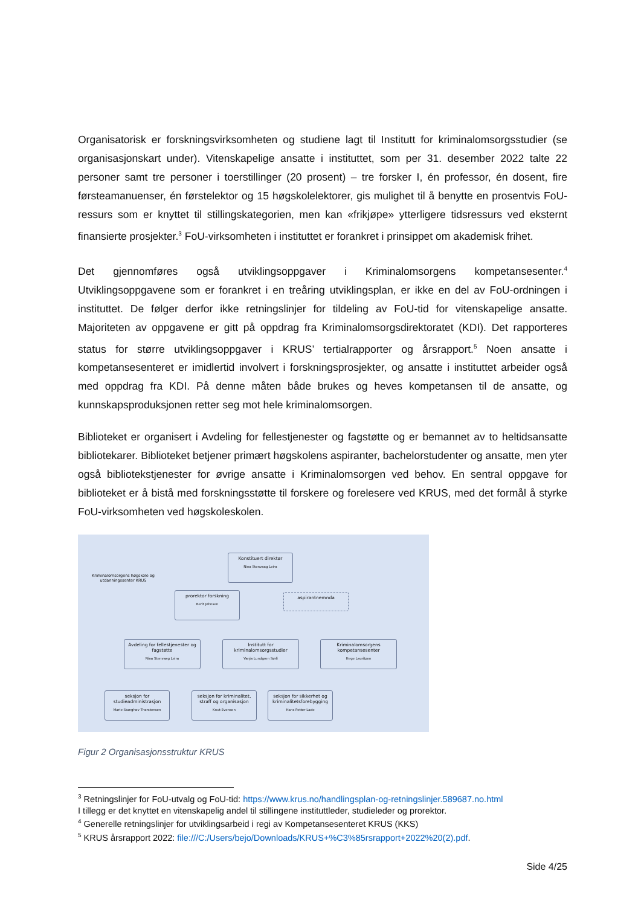Organisatorisk er forskningsvirksomheten og studiene lagt til Institutt for kriminalomsorgsstudier (se organisasjonskart under). Vitenskapelige ansatte i instituttet, som per 31. desember 2022 talte 22 personer samt tre personer i toerstillinger (20 prosent) – tre forsker I, én professor, én dosent, fire førsteamanuenser, én førstelektor og 15 høgskolelektorer, gis mulighet til å benytte en prosentvis FoU-ressurs som er knyttet til stillingskategorien, men kan «frikjøpe» ytterligere tidsressurs ved eksternt finansierte prosjekter.<sup>3</sup> FoU-virksomheten i instituttet er forankret i prinsippet om akademisk frihet.
Det gjennomføres også utviklingsoppgaver i Kriminalomsorgens kompetansesenter.<sup>4</sup> Utviklingsoppgavene som er forankret i en treåring utviklingsplan, er ikke en del av FoU-ordningen i instituttet. De følger derfor ikke retningslinjer for tildeling av FoU-tid for vitenskapelige ansatte. Majoriteten av oppgavene er gitt på oppdrag fra Kriminalomsorgsdirektoratet (KDI). Det rapporteres status for større utviklingsoppgaver i KRUS’ tertialrapporter og årsrapport.<sup>5</sup> Noen ansatte i kompetansesenteret er imidlertid involvert i forskningsprosjekter, og ansatte i instituttet arbeider også med oppdrag fra KDI. På denne måten både brukes og heves kompetansen til de ansatte, og kunnskapsproduksjonen retter seg mot hele kriminalomsorgen.
Biblioteket er organisert i Avdeling for fellestjenester og fagstøtte og er bemannet av to heltidsansatte bibliotekarer. Biblioteket betjener primært høgskolens aspiranter, bachelorstudenter og ansatte, men yter også bibliotekstjenester for øvrige ansatte i Kriminalomsorgen ved behov. En sentral oppgave for biblioteket er å bistå med forskningsstøtte til forskere og forelesere ved KRUS, med det formål å styrke FoU-virksomheten ved høgskoleskolen.
Kriminalomsorgens høgskole og utdanningssenter KRUS
Konstituert direktør
Nina Stenvaag Leira
prorektor forskning
Berit Johnsen
aspirantnemnda
Avdeling for fellestjenester og fagstøtte
Nina Stenvaag Leira
Institutt for kriminalomsorgsstudier
Vanja Lundgren Sørli
Kriminalomsorgens kompetansesenter
Hege Lauritzen
seksjon for studieadministrasjon
Marie Stanghov Thorstensen
seksjon for kriminalitet, straff og organisasjon
Knut Evensen
seksjon for sikkerhet og kriminalitetsforebygging
Hans Petter Lade
Figur 2 Organisasjonsstruktur KRUS
<sup>3</sup> Retningslinjer for FoU-utvalg og FoU-tid: https://www.krus.no/handlingsplan-og-retningslinjer.589687.no.html
I tillegg er det knyttet en vitenskapelig andel til stillingene instituttleder, studieleder og prorektor.
<sup>4</sup> Generelle retningslinjer for utviklingsarbeid i regi av Kompetansesenteret KRUS (KKS)
<sup>5</sup> KRUS årsrapport 2022: file:///C:/Users/bejo/Downloads/KRUS+%C3%85rsrapport+2022%20(2).pdf.
Side 4/25